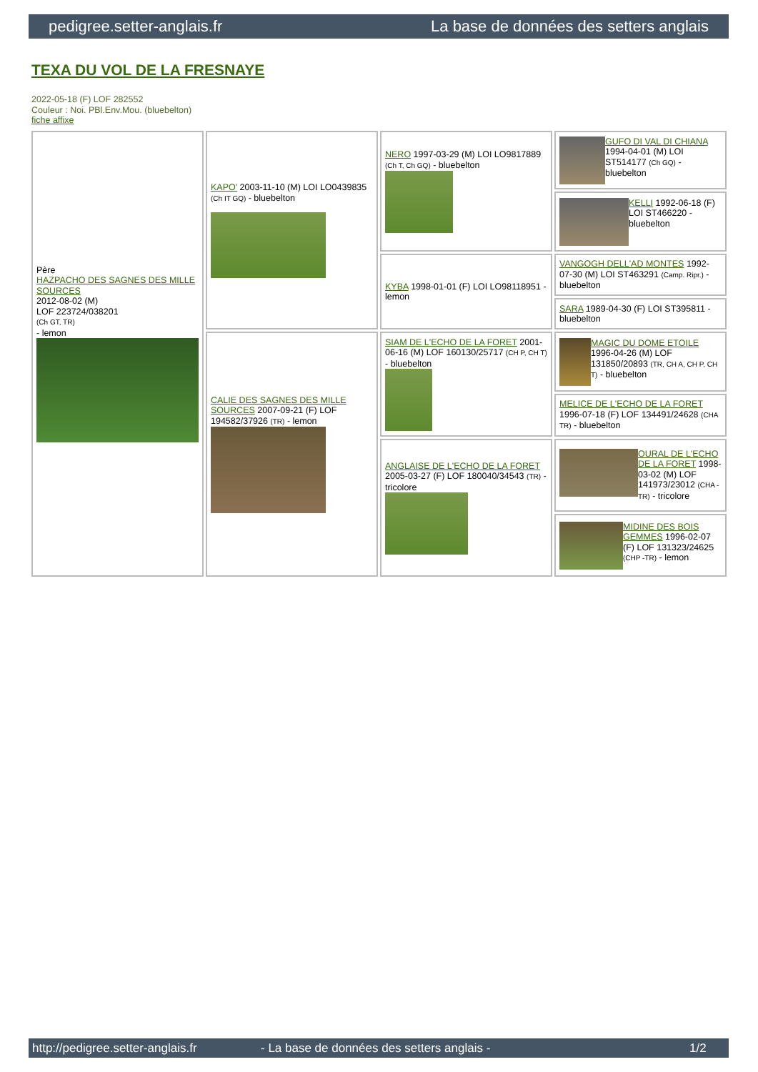pedigree.setter-anglais.fr La base de données des setters anglais
TEXA DU VOL DE LA FRESNAYE
2022-05-18 (F) LOF 282552
Couleur : Noi. PBl.Env.Mou. (bluebelton)
fiche affixe
| Père HAZPACHO DES SAGNES DES MILLE SOURCES 2012-08-02 (M) LOF 223724/038201 (Ch GT, TR) - lemon | KAPO' 2003-11-10 (M) LOI LO0439835 (Ch IT GQ) - bluebelton | NERO 1997-03-29 (M) LOI LO9817889 (Ch T, Ch GQ) - bluebelton | GUFO DI VAL DI CHIANA 1994-04-01 (M) LOI ST514177 (Ch GQ) - bluebelton |
| | | | KELLI 1992-06-18 (F) LOI ST466220 - bluebelton |
| | | KYBA 1998-01-01 (F) LOI LO98118951 - lemon | VANGOGH DELL'AD MONTES 1992-07-30 (M) LOI ST463291 (Camp. Ripr.) - bluebelton |
| | | | SARA 1989-04-30 (F) LOI ST395811 - bluebelton |
| | CALIE DES SAGNES DES MILLE SOURCES 2007-09-21 (F) LOF 194582/37926 (TR) - lemon | SIAM DE L'ECHO DE LA FORET 2001-06-16 (M) LOF 160130/25717 (CH P, CH T) - bluebelton | MAGIC DU DOME ETOILE 1996-04-26 (M) LOF 131850/20893 (TR, CH A, CH P, CH T) - bluebelton |
| | | | MELICE DE L'ECHO DE LA FORET 1996-07-18 (F) LOF 134491/24628 (CHA TR) - bluebelton |
| | | ANGLAISE DE L'ECHO DE LA FORET 2005-03-27 (F) LOF 180040/34543 (TR) - tricolore | OURAL DE L'ECHO DE LA FORET 1998-03-02 (M) LOF 141973/23012 (CHA -TR) - tricolore |
| | | | MIDINE DES BOIS GEMMES 1996-02-07 (F) LOF 131323/24625 (CHP -TR) - lemon |
http://pedigree.setter-anglais.fr - La base de données des setters anglais - 1/2